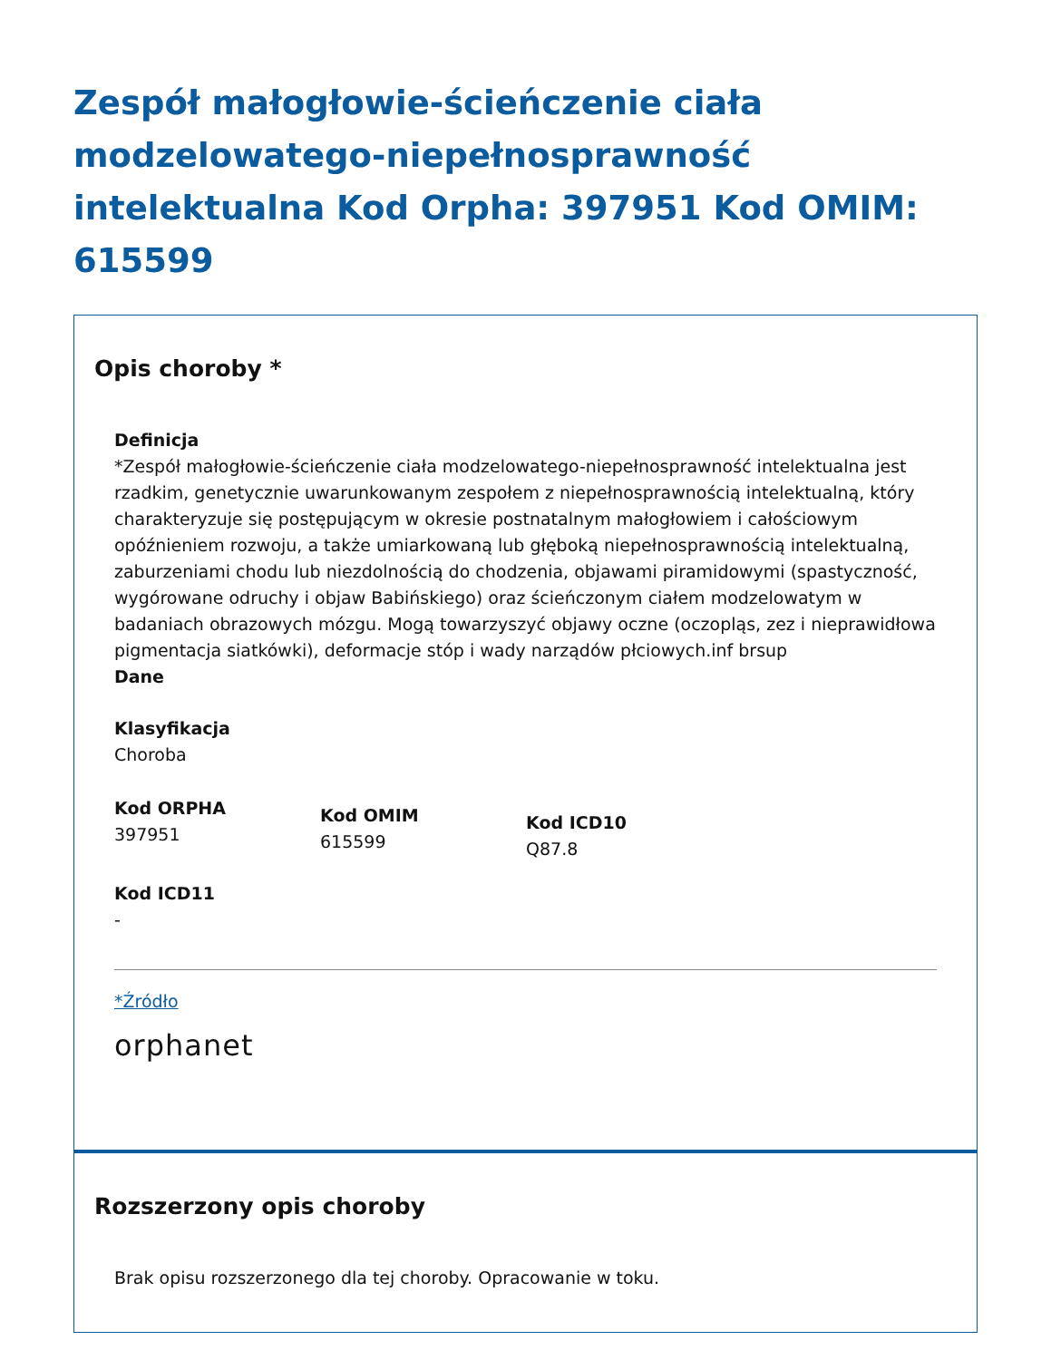Zespół małogłowie-ścieńczenie ciała modzelowatego-niepełnosprawność intelektualna Kod Orpha: 397951 Kod OMIM: 615599
Opis choroby *
Definicja
*Zespół małogłowie-ścieńczenie ciała modzelowatego-niepełnosprawność intelektualna jest rzadkim, genetycznie uwarunkowanym zespołem z niepełnosprawnością intelektualną, który charakteryzuje się postępującym w okresie postnatalnym małogłowiem i całościowym opóźnieniem rozwoju, a także umiarkowaną lub głęboką niepełnosprawnością intelektualną, zaburzeniami chodu lub niezdolnością do chodzenia, objawami piramidowymi (spastyczność, wygórowane odruchy i objaw Babińskiego) oraz ścieńczonym ciałem modzelowatym w badaniach obrazowych mózgu. Mogą towarzyszyć objawy oczne (oczopląs, zez i nieprawidłowa pigmentacja siatkówki), deformacje stóp i wady narządów płciowych.inf brsup
Dane
Klasyfikacja
Choroba
Kod ORPHA
397951
Kod OMIM
615599
Kod ICD10
Q87.8
Kod ICD11
-
*Źródło
orphanet
Rozszerzony opis choroby
Brak opisu rozszerzonego dla tej choroby. Opracowanie w toku.